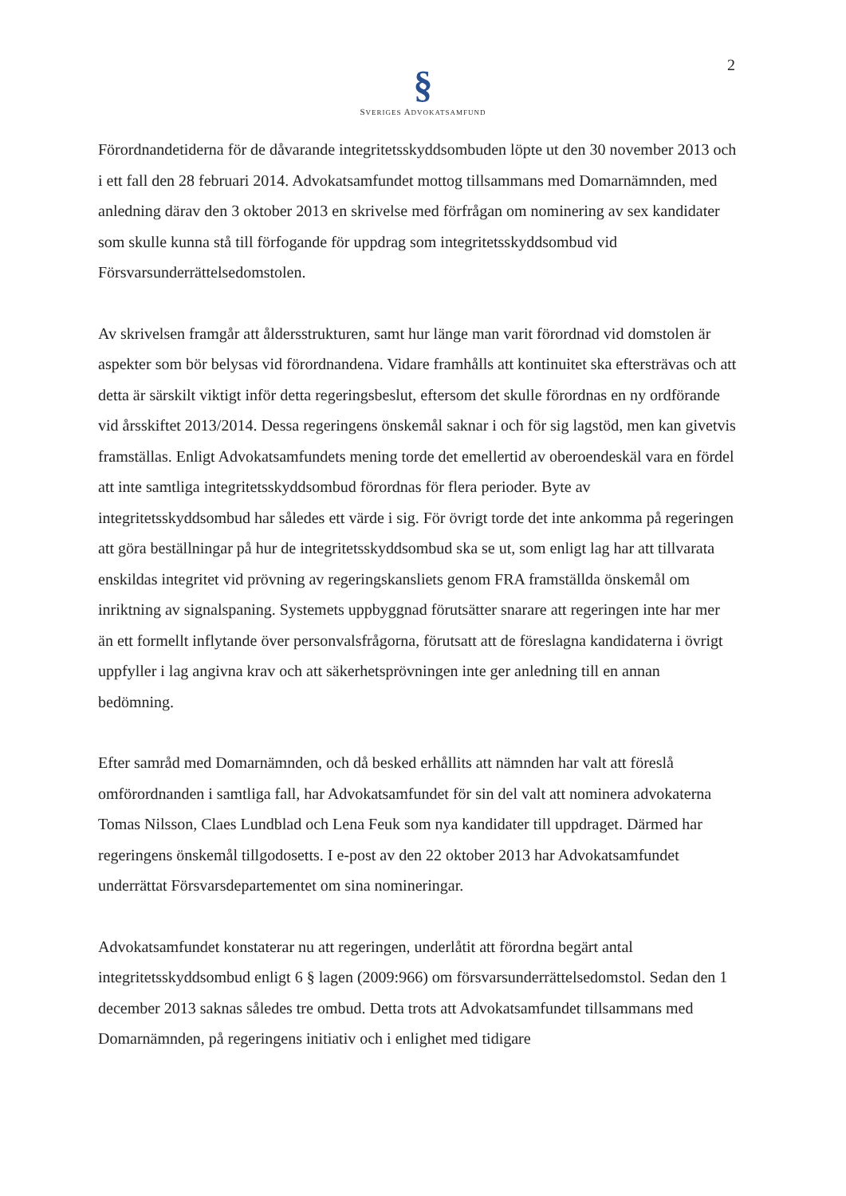2
§
SVERIGES ADVOKATSAMFUND
Förordnandetiderna för de dåvarande integritetsskyddsombuden löpte ut den 30 november 2013 och i ett fall den 28 februari 2014. Advokatsamfundet mottog tillsammans med Domarnämnden, med anledning därav den 3 oktober 2013 en skrivelse med förfrågan om nominering av sex kandidater som skulle kunna stå till förfogande för uppdrag som integritetsskyddsombud vid Försvarsunderrättelsedomstolen.
Av skrivelsen framgår att åldersstrukturen, samt hur länge man varit förordnad vid domstolen är aspekter som bör belysas vid förordnandena. Vidare framhålls att kontinuitet ska eftersträvas och att detta är särskilt viktigt inför detta regeringsbeslut, eftersom det skulle förordnas en ny ordförande vid årsskiftet 2013/2014. Dessa regeringens önskemål saknar i och för sig lagstöd, men kan givetvis framställas. Enligt Advokatsamfundets mening torde det emellertid av oberoendeskäl vara en fördel att inte samtliga integritetsskyddsombud förordnas för flera perioder. Byte av integritetsskyddsombud har således ett värde i sig. För övrigt torde det inte ankomma på regeringen att göra beställningar på hur de integritetsskyddsombud ska se ut, som enligt lag har att tillvarata enskildas integritet vid prövning av regeringskansliets genom FRA framställda önskemål om inriktning av signalspaning. Systemets uppbyggnad förutsätter snarare att regeringen inte har mer än ett formellt inflytande över personvalsfrågorna, förutsatt att de föreslagna kandidaterna i övrigt uppfyller i lag angivna krav och att säkerhetsprövningen inte ger anledning till en annan bedömning.
Efter samråd med Domarnämnden, och då besked erhållits att nämnden har valt att föreslå omförordnanden i samtliga fall, har Advokatsamfundet för sin del valt att nominera advokaterna Tomas Nilsson, Claes Lundblad och Lena Feuk som nya kandidater till uppdraget. Därmed har regeringens önskemål tillgodosetts. I e-post av den 22 oktober 2013 har Advokatsamfundet underrättat Försvarsdepartementet om sina nomineringar.
Advokatsamfundet konstaterar nu att regeringen, underlåtit att förordna begärt antal integritetsskyddsombud enligt 6 § lagen (2009:966) om försvarsunderrättelsedomstol. Sedan den 1 december 2013 saknas således tre ombud. Detta trots att Advokatsamfundet tillsammans med Domarnämnden, på regeringens initiativ och i enlighet med tidigare